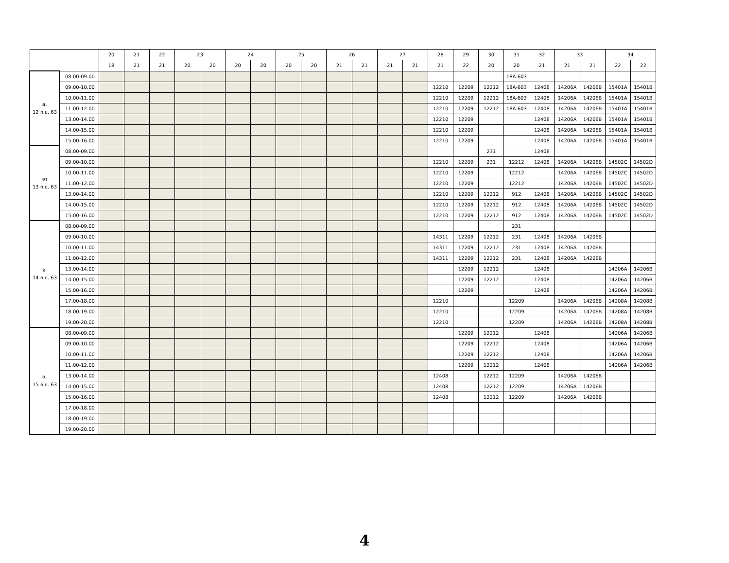| | | 20 | 21 | 22 | 23 | | 24 | | 25 | | 26 | | 27 | | 28 | 29 | 30 | 31 | 32 | 33 | | 34 | |
| --- | --- | --- | --- | --- | --- | --- | --- | --- | --- | --- | --- | --- | --- | --- | --- | --- | --- | --- | --- | --- | --- | --- | --- |
| | | 18 | 21 | 21 | 20 | 20 | 20 | 20 | 20 | 20 | 21 | 21 | 21 | 21 | 21 | 22 | 20 | 20 | 21 | 21 | 21 | 22 | 22 |
| ส. 12 ก.ย. 63 | 08.00-09.00 | | | | | | | | | | | | | | | | | 18A-603 | | | | | |
| | 09.00-10.00 | | | | | | | | | | | | | | 12210 | 12209 | 12212 | 18A-603 | 12408 | 14206A | 14206B | 15401A | 15401B |
| | 10.00-11.00 | | | | | | | | | | | | | | 12210 | 12209 | 12212 | 18A-603 | 12408 | 14206A | 14206B | 15401A | 15401B |
| | 11.00-12.00 | | | | | | | | | | | | | | 12210 | 12209 | 12212 | 18A-603 | 12408 | 14206A | 14206B | 15401A | 15401B |
| | 13.00-14.00 | | | | | | | | | | | | | | 12210 | 12209 | | | 12408 | 14206A | 14206B | 15401A | 15401B |
| | 14.00-15.00 | | | | | | | | | | | | | | 12210 | 12209 | | | 12408 | 14206A | 14206B | 15401A | 15401B |
| | 15.00-16.00 | | | | | | | | | | | | | | 12210 | 12209 | | | 12408 | 14206A | 14206B | 15401A | 15401B |
| อา 13 ก.ย. 63 | 08.00-09.00 | | | | | | | | | | | | | | | | 231 | | 12408 | | | | |
| | 09.00-10.00 | | | | | | | | | | | | | | 12210 | 12209 | 231 | 12212 | 12408 | 14206A | 14206B | 14502C | 14502D |
| | 10.00-11.00 | | | | | | | | | | | | | | 12210 | 12209 | | 12212 | | 14206A | 14206B | 14502C | 14502D |
| | 11.00-12.00 | | | | | | | | | | | | | | 12210 | 12209 | | 12212 | | 14206A | 14206B | 14502C | 14502D |
| | 13.00-14.00 | | | | | | | | | | | | | | 12210 | 12209 | 12212 | 912 | 12408 | 14206A | 14206B | 14502C | 14502D |
| | 14.00-15.00 | | | | | | | | | | | | | | 12210 | 12209 | 12212 | 912 | 12408 | 14206A | 14206B | 14502C | 14502D |
| | 15.00-16.00 | | | | | | | | | | | | | | 12210 | 12209 | 12212 | 912 | 12408 | 14206A | 14206B | 14502C | 14502D |
| จ. 14 ก.ย. 63 | 08.00-09.00 | | | | | | | | | | | | | | | | | 231 | | | | | |
| | 09.00-10.00 | | | | | | | | | | | | | | 14311 | 12209 | 12212 | 231 | 12408 | 14206A | 14206B | | |
| | 10.00-11.00 | | | | | | | | | | | | | | 14311 | 12209 | 12212 | 231 | 12408 | 14206A | 14206B | | |
| | 11.00-12.00 | | | | | | | | | | | | | | 14311 | 12209 | 12212 | 231 | 12408 | 14206A | 14206B | | |
| | 13.00-14.00 | | | | | | | | | | | | | | | 12209 | 12212 | | 12408 | | | 14206A | 14206B |
| | 14.00-15.00 | | | | | | | | | | | | | | | 12209 | 12212 | | 12408 | | | 14206A | 14206B |
| | 15.00-16.00 | | | | | | | | | | | | | | | 12209 | | | 12408 | | | 14206A | 14206B |
| | 17.00-18.00 | | | | | | | | | | | | | | 12210 | | | 12209 | | 14206A | 14206B | 14208A | 14208B |
| | 18.00-19.00 | | | | | | | | | | | | | | 12210 | | | 12209 | | 14206A | 14206B | 14208A | 14208B |
| | 19.00-20.00 | | | | | | | | | | | | | | 12210 | | | 12209 | | 14206A | 14206B | 14208A | 14208B |
| อ. 15 ก.ย. 63 | 08.00-09.00 | | | | | | | | | | | | | | | 12209 | 12212 | | 12408 | | | 14206A | 14206B |
| | 09.00-10.00 | | | | | | | | | | | | | | | 12209 | 12212 | | 12408 | | | 14206A | 14206B |
| | 10.00-11.00 | | | | | | | | | | | | | | | 12209 | 12212 | | 12408 | | | 14206A | 14206B |
| | 11.00-12.00 | | | | | | | | | | | | | | | 12209 | 12212 | | 12408 | | | 14206A | 14206B |
| | 13.00-14.00 | | | | | | | | | | | | | | 12408 | | 12212 | 12209 | | 14206A | 14206B | | |
| | 14.00-15.00 | | | | | | | | | | | | | | 12408 | | 12212 | 12209 | | 14206A | 14206B | | |
| | 15.00-16.00 | | | | | | | | | | | | | | 12408 | | 12212 | 12209 | | 14206A | 14206B | | |
| | 17.00-18.00 | | | | | | | | | | | | | | | | | | | | | | |
| | 18.00-19.00 | | | | | | | | | | | | | | | | | | | | | | |
| | 19.00-20.00 | | | | | | | | | | | | | | | | | | | | | | |
4